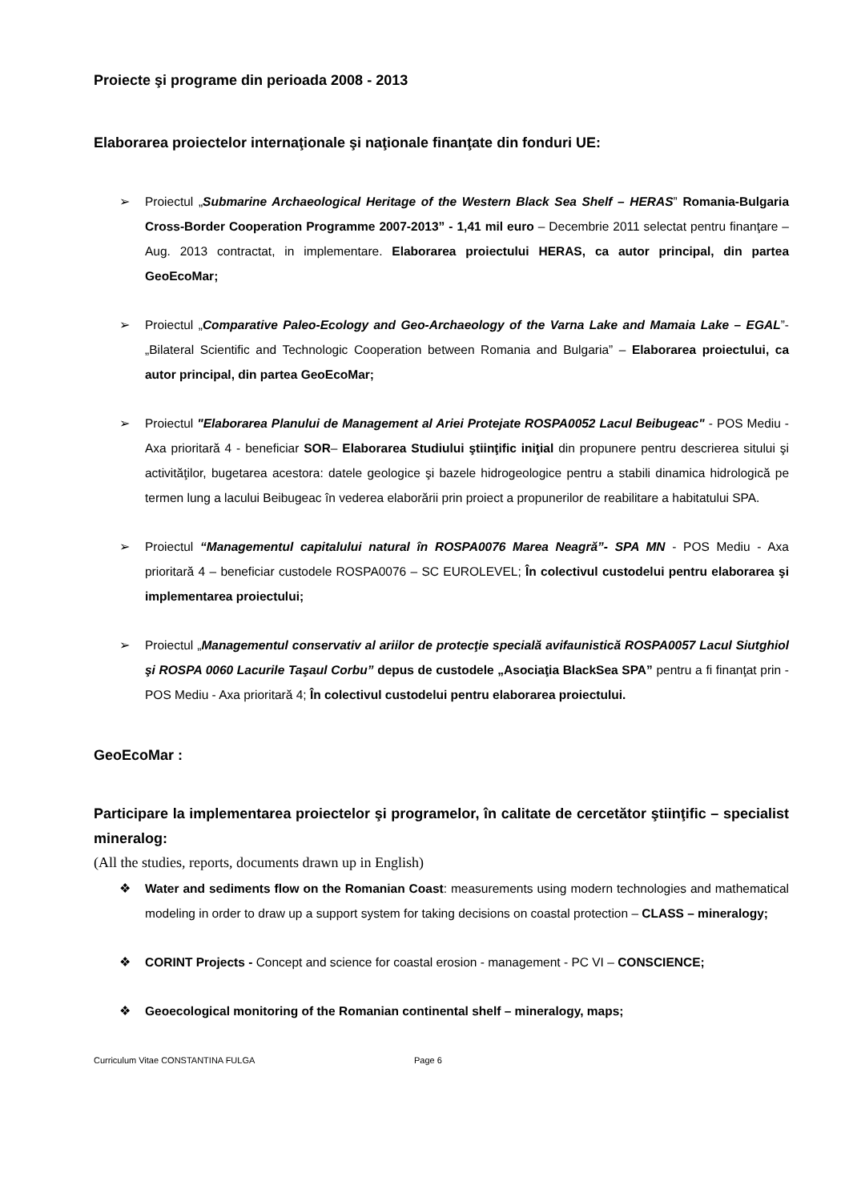Proiecte şi programe din perioada 2008 - 2013
Elaborarea proiectelor internaţionale şi naţionale finanţate din fonduri UE:
➢ Proiectul „Submarine Archaeological Heritage of the Western Black Sea Shelf – HERAS” Romania-Bulgaria Cross-Border Cooperation Programme 2007-2013” - 1,41 mil euro – Decembrie 2011 selectat pentru finanţare – Aug. 2013 contractat, in implementare. Elaborarea proiectului HERAS, ca autor principal, din partea GeoEcoMar;
➢ Proiectul „Comparative Paleo-Ecology and Geo-Archaeology of the Varna Lake and Mamaia Lake – EGAL”- „Bilateral Scientific and Technologic Cooperation between Romania and Bulgaria” – Elaborarea proiectului, ca autor principal, din partea GeoEcoMar;
➢ Proiectul "Elaborarea Planului de Management al Ariei Protejate ROSPA0052 Lacul Beibugeac" - POS Mediu - Axa prioritară 4 - beneficiar SOR– Elaborarea Studiului ştiinţific iniţial din propunere pentru descrierea sitului şi activităţilor, bugetarea acestora: datele geologice şi bazele hidrogeologice pentru a stabili dinamica hidrologică pe termen lung a lacului Beibugeac în vederea elaborării prin proiect a propunerilor de reabilitare a habitatului SPA.
➢ Proiectul “Managementul capitalului natural în ROSPA0076 Marea Neagră”- SPA MN - POS Mediu - Axa prioritară 4 – beneficiar custodele ROSPA0076 – SC EUROLEVEL; În colectivul custodelui pentru elaborarea şi implementarea proiectului;
➢ Proiectul „Managementul conservativ al ariilor de protecţie specială avifaunistică ROSPA0057 Lacul Siutghiol şi ROSPA 0060 Lacurile Taşaul Corbu” depus de custodele „Asociaţia BlackSea SPA” pentru a fi finanţat prin - POS Mediu - Axa prioritară 4; În colectivul custodelui pentru elaborarea proiectului.
GeoEcoMar :
Participare la implementarea proiectelor şi programelor, în calitate de cercetător ştiinţific – specialist mineralog:
(All the studies, reports, documents drawn up in English)
❖ Water and sediments flow on the Romanian Coast: measurements using modern technologies and mathematical modeling in order to draw up a support system for taking decisions on coastal protection – CLASS – mineralogy;
❖ CORINT Projects - Concept and science for coastal erosion - management - PC VI – CONSCIENCE;
❖ Geoecological monitoring of the Romanian continental shelf – mineralogy, maps;
Curriculum Vitae CONSTANTINA FULGA Page 6